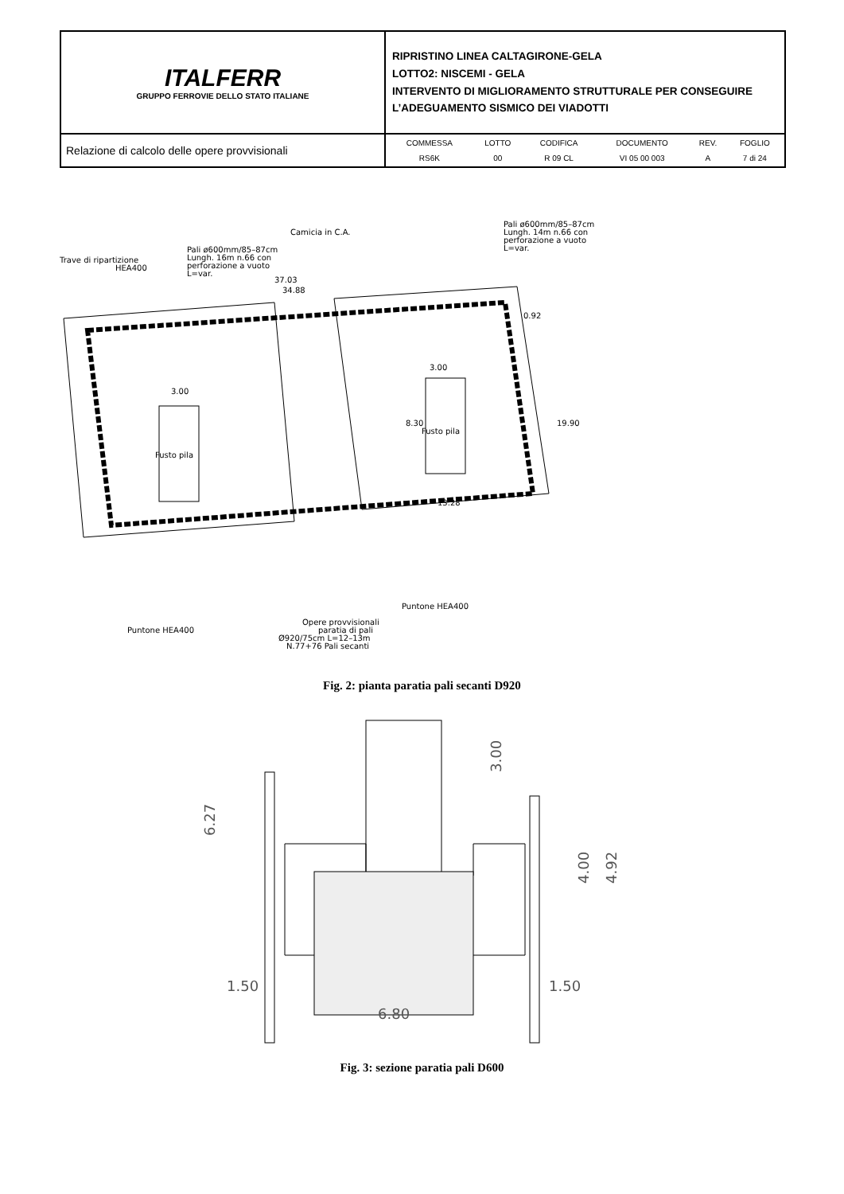| ITALFERR GRUPPO FERROVIE DELLO STATO ITALIANE | RIPRISTINO LINEA CALTAGIRONE-GELA LOTTO2: NISCEMI - GELA INTERVENTO DI MIGLIORAMENTO STRUTTURALE PER CONSEGUIRE L’ADEGUAMENTO SISMICO DEI VIADOTTI |
| Relazione di calcolo delle opere provvisionali | / COMMESSA / LOTTO / CODIFICA / DOCUMENTO / REV. / FOGLIO / / RS6K / 00 / R 09 CL / VI 05 00 003 / A / 7 di 24 / |
Camicia in C.A.
Pali ø600mm/85–87cm
Lungh. 16m n.66 con
perforazione a vuoto
L=var.
Trave di ripartizione
HEA400
37.03
34.88
Pali ø600mm/85–87cm
Lungh. 14m n.66 con
perforazione a vuoto
L=var.
0.92
3.00
3.00
Fusto pila
Fusto pila
19.90
13.28
8.30
Puntone HEA400
Puntone HEA400
Opere provvisionali
paratia di pali
Ø920/75cm L=12–13m
N.77+76 Pali secanti
Fig. 2: pianta paratia pali secanti D920
6.27
3.00
4.00
4.92
1.50
1.50
6.80
Fig. 3: sezione paratia pali D600